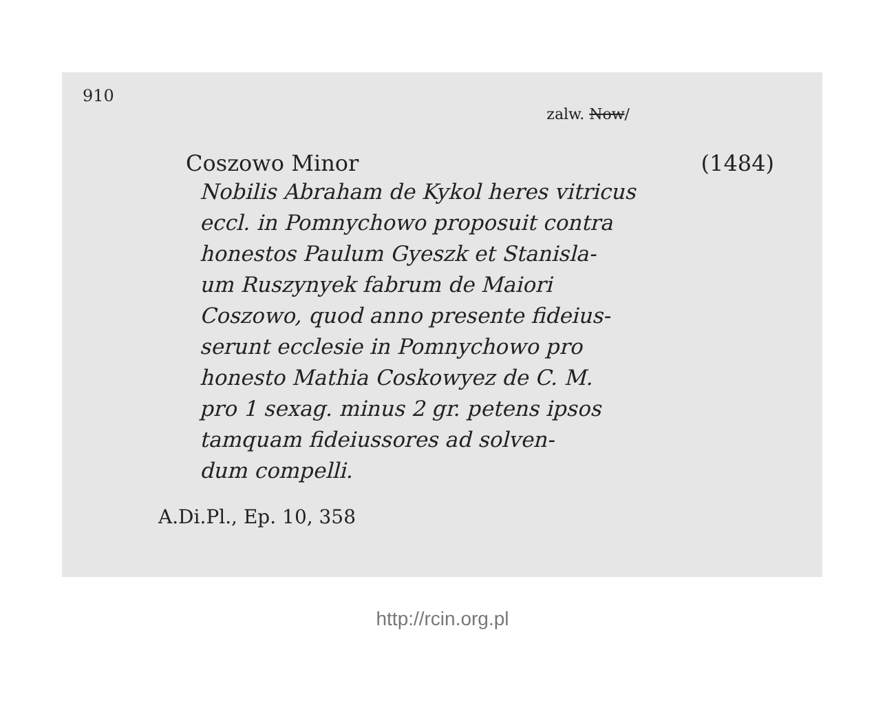910
zalw. Now/
Coszowo Minor (1484)
Nobilis Abraham de Kykol heres vitricus
eccl. in Pomnychowo proposuit contra
honestos Paulum Gyeszk et Stanisla-
um Ruszynyek fabrum de Maiori
Coszowo, quod anno presente fideius-
serunt ecclesie in Pomnychowo pro
honesto Mathia Coskowyez de C. M.
pro 1 sexag. minus 2 gr. petens ipsos
tamquam fideiussores ad solven-
dum compelli.
A.Di.Pl., Ep. 10, 358
http://rcin.org.pl